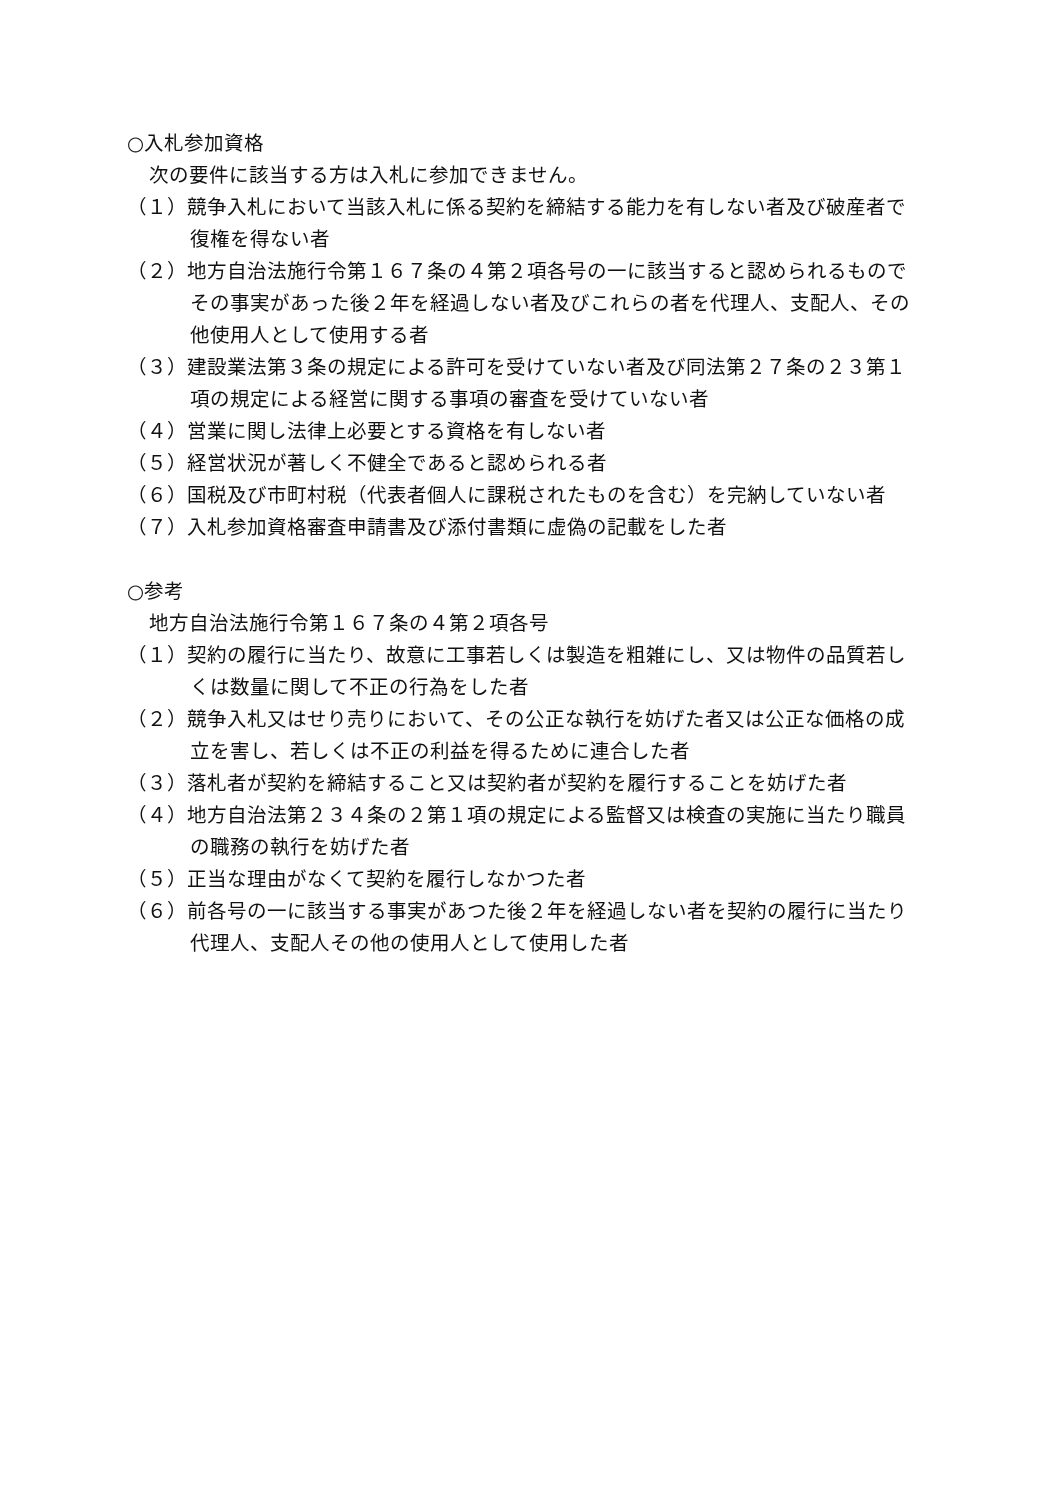○入札参加資格
次の要件に該当する方は入札に参加できません。
（１）競争入札において当該入札に係る契約を締結する能力を有しない者及び破産者で復権を得ない者
（２）地方自治法施行令第１６７条の４第２項各号の一に該当すると認められるものでその事実があった後２年を経過しない者及びこれらの者を代理人、支配人、その他使用人として使用する者
（３）建設業法第３条の規定による許可を受けていない者及び同法第２７条の２３第１項の規定による経営に関する事項の審査を受けていない者
（４）営業に関し法律上必要とする資格を有しない者
（５）経営状況が著しく不健全であると認められる者
（６）国税及び市町村税（代表者個人に課税されたものを含む）を完納していない者
（７）入札参加資格審査申請書及び添付書類に虚偽の記載をした者
○参考
地方自治法施行令第１６７条の４第２項各号
（１）契約の履行に当たり、故意に工事若しくは製造を粗雑にし、又は物件の品質若しくは数量に関して不正の行為をした者
（２）競争入札又はせり売りにおいて、その公正な執行を妨げた者又は公正な価格の成立を害し、若しくは不正の利益を得るために連合した者
（３）落札者が契約を締結すること又は契約者が契約を履行することを妨げた者
（４）地方自治法第２３４条の２第１項の規定による監督又は検査の実施に当たり職員の職務の執行を妨げた者
（５）正当な理由がなくて契約を履行しなかつた者
（６）前各号の一に該当する事実があつた後２年を経過しない者を契約の履行に当たり代理人、支配人その他の使用人として使用した者